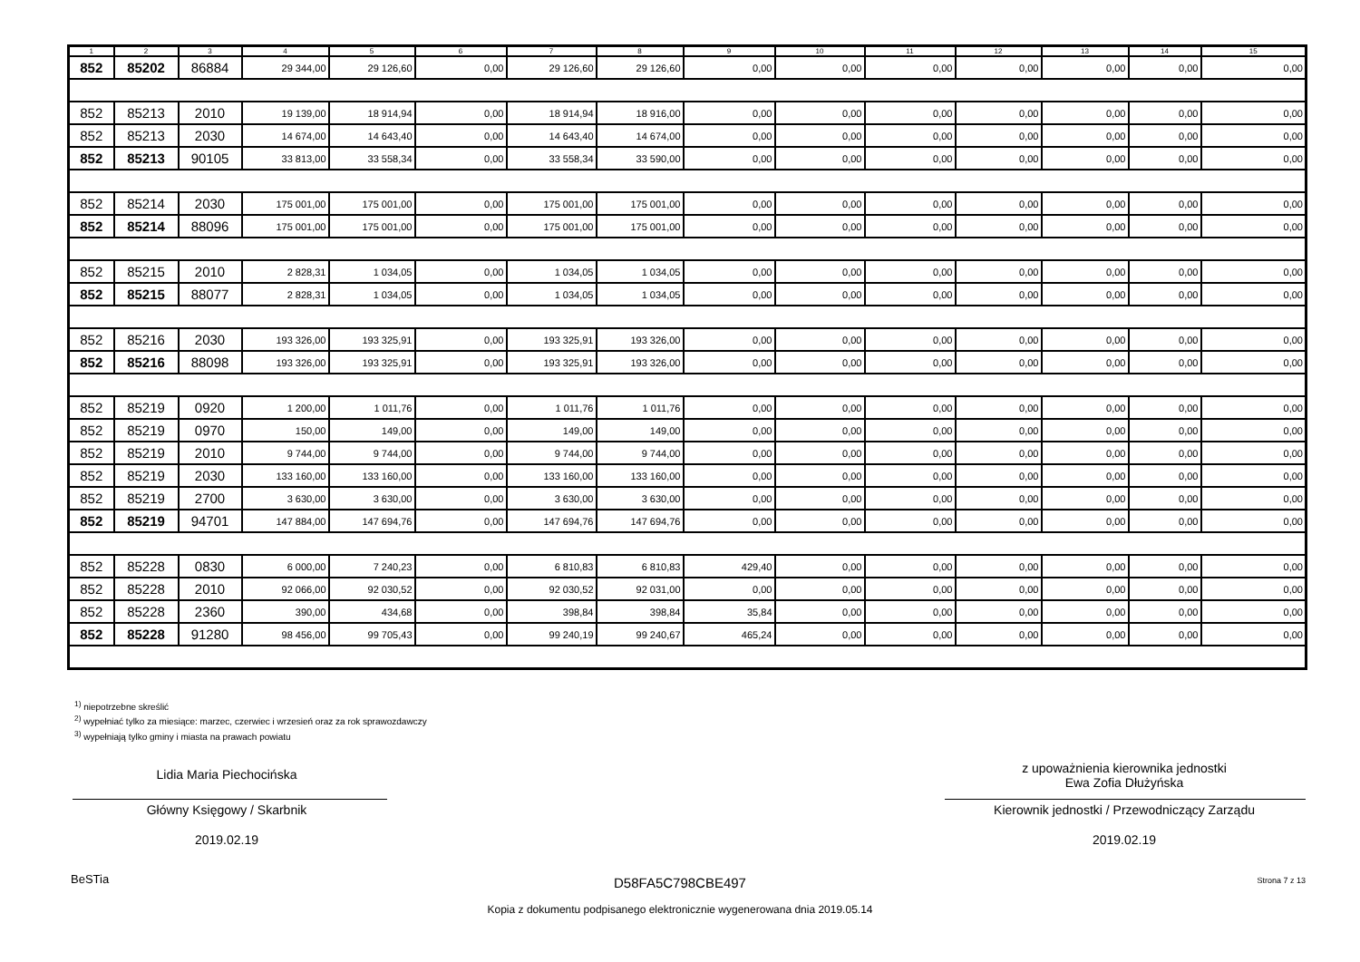| 1 | 2 | 3 | 4 | 5 | 6 | 7 | 8 | 9 | 10 | 11 | 12 | 13 | 14 | 15 |
| --- | --- | --- | --- | --- | --- | --- | --- | --- | --- | --- | --- | --- | --- | --- |
| 852 | 85202 | 86884 | 29 344,00 | 29 126,60 | 0,00 | 29 126,60 | 29 126,60 | 0,00 | 0,00 | 0,00 | 0,00 | 0,00 | 0,00 | 0,00 |
| 852 | 85213 | 2010 | 19 139,00 | 18 914,94 | 0,00 | 18 914,94 | 18 916,00 | 0,00 | 0,00 | 0,00 | 0,00 | 0,00 | 0,00 | 0,00 |
| 852 | 85213 | 2030 | 14 674,00 | 14 643,40 | 0,00 | 14 643,40 | 14 674,00 | 0,00 | 0,00 | 0,00 | 0,00 | 0,00 | 0,00 | 0,00 |
| 852 | 85213 | 90105 | 33 813,00 | 33 558,34 | 0,00 | 33 558,34 | 33 590,00 | 0,00 | 0,00 | 0,00 | 0,00 | 0,00 | 0,00 | 0,00 |
| 852 | 85214 | 2030 | 175 001,00 | 175 001,00 | 0,00 | 175 001,00 | 175 001,00 | 0,00 | 0,00 | 0,00 | 0,00 | 0,00 | 0,00 | 0,00 |
| 852 | 85214 | 88096 | 175 001,00 | 175 001,00 | 0,00 | 175 001,00 | 175 001,00 | 0,00 | 0,00 | 0,00 | 0,00 | 0,00 | 0,00 | 0,00 |
| 852 | 85215 | 2010 | 2 828,31 | 1 034,05 | 0,00 | 1 034,05 | 1 034,05 | 0,00 | 0,00 | 0,00 | 0,00 | 0,00 | 0,00 | 0,00 |
| 852 | 85215 | 88077 | 2 828,31 | 1 034,05 | 0,00 | 1 034,05 | 1 034,05 | 0,00 | 0,00 | 0,00 | 0,00 | 0,00 | 0,00 | 0,00 |
| 852 | 85216 | 2030 | 193 326,00 | 193 325,91 | 0,00 | 193 325,91 | 193 326,00 | 0,00 | 0,00 | 0,00 | 0,00 | 0,00 | 0,00 | 0,00 |
| 852 | 85216 | 88098 | 193 326,00 | 193 325,91 | 0,00 | 193 325,91 | 193 326,00 | 0,00 | 0,00 | 0,00 | 0,00 | 0,00 | 0,00 | 0,00 |
| 852 | 85219 | 0920 | 1 200,00 | 1 011,76 | 0,00 | 1 011,76 | 1 011,76 | 0,00 | 0,00 | 0,00 | 0,00 | 0,00 | 0,00 | 0,00 |
| 852 | 85219 | 0970 | 150,00 | 149,00 | 0,00 | 149,00 | 149,00 | 0,00 | 0,00 | 0,00 | 0,00 | 0,00 | 0,00 | 0,00 |
| 852 | 85219 | 2010 | 9 744,00 | 9 744,00 | 0,00 | 9 744,00 | 9 744,00 | 0,00 | 0,00 | 0,00 | 0,00 | 0,00 | 0,00 | 0,00 |
| 852 | 85219 | 2030 | 133 160,00 | 133 160,00 | 0,00 | 133 160,00 | 133 160,00 | 0,00 | 0,00 | 0,00 | 0,00 | 0,00 | 0,00 | 0,00 |
| 852 | 85219 | 2700 | 3 630,00 | 3 630,00 | 0,00 | 3 630,00 | 3 630,00 | 0,00 | 0,00 | 0,00 | 0,00 | 0,00 | 0,00 | 0,00 |
| 852 | 85219 | 94701 | 147 884,00 | 147 694,76 | 0,00 | 147 694,76 | 147 694,76 | 0,00 | 0,00 | 0,00 | 0,00 | 0,00 | 0,00 | 0,00 |
| 852 | 85228 | 0830 | 6 000,00 | 7 240,23 | 0,00 | 6 810,83 | 6 810,83 | 429,40 | 0,00 | 0,00 | 0,00 | 0,00 | 0,00 | 0,00 |
| 852 | 85228 | 2010 | 92 066,00 | 92 030,52 | 0,00 | 92 030,52 | 92 031,00 | 0,00 | 0,00 | 0,00 | 0,00 | 0,00 | 0,00 | 0,00 |
| 852 | 85228 | 2360 | 390,00 | 434,68 | 0,00 | 398,84 | 398,84 | 35,84 | 0,00 | 0,00 | 0,00 | 0,00 | 0,00 | 0,00 |
| 852 | 85228 | 91280 | 98 456,00 | 99 705,43 | 0,00 | 99 240,19 | 99 240,67 | 465,24 | 0,00 | 0,00 | 0,00 | 0,00 | 0,00 | 0,00 |
<sup>1)</sup> niepotrzebne skreślić
<sup>2)</sup> wypełniać tylko za miesiące: marzec, czerwiec i wrzesień oraz za rok sprawozdawczy
<sup>3)</sup> wypełniają tylko gminy i miasta na prawach powiatu
Lidia Maria Piechocińska
Główny Księgowy / Skarbnik
2019.02.19
z upoważnienia kierownika jednostki
Ewa Zofia Dłużyńska
Kierownik jednostki / Przewodniczący Zarządu
2019.02.19
BeSTia D58FA5C798CBE497 Strona 7 z 13
Kopia z dokumentu podpisanego elektronicznie wygenerowana dnia 2019.05.14